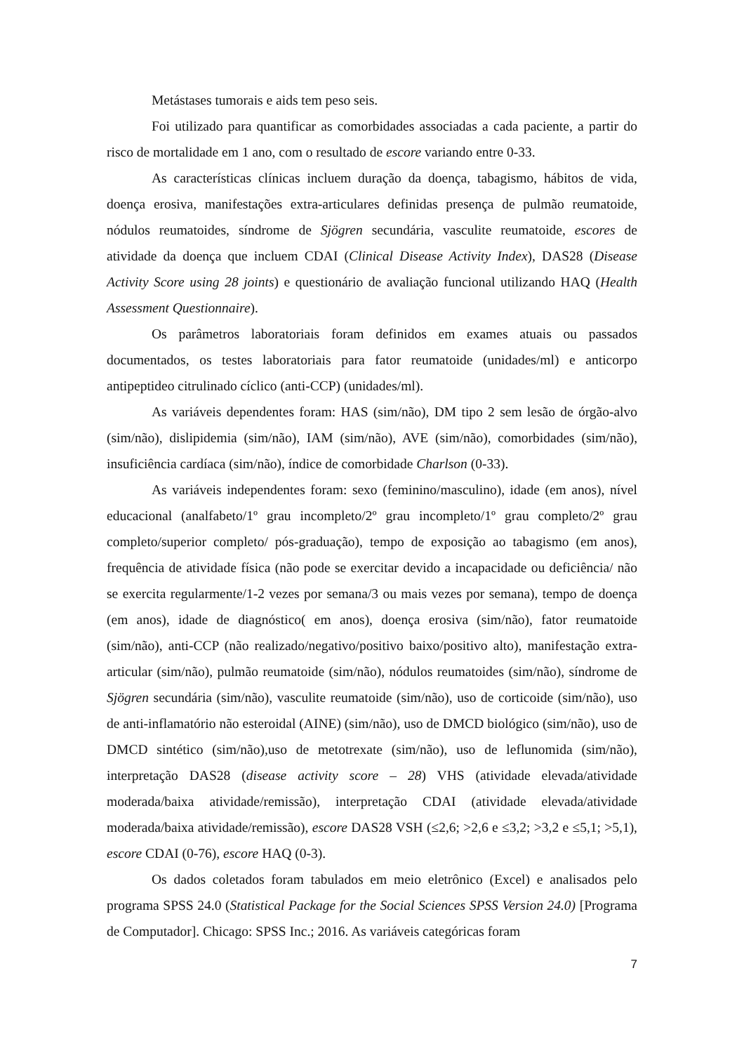Metástases tumorais e aids tem peso seis.
Foi utilizado para quantificar as comorbidades associadas a cada paciente, a partir do risco de mortalidade em 1 ano, com o resultado de escore variando entre 0-33.
As características clínicas incluem duração da doença, tabagismo, hábitos de vida, doença erosiva, manifestações extra-articulares definidas presença de pulmão reumatoide, nódulos reumatoides, síndrome de Sjögren secundária, vasculite reumatoide, escores de atividade da doença que incluem CDAI (Clinical Disease Activity Index), DAS28 (Disease Activity Score using 28 joints) e questionário de avaliação funcional utilizando HAQ (Health Assessment Questionnaire).
Os parâmetros laboratoriais foram definidos em exames atuais ou passados documentados, os testes laboratoriais para fator reumatoide (unidades/ml) e anticorpo antipeptideo citrulinado cíclico (anti-CCP) (unidades/ml).
As variáveis dependentes foram: HAS (sim/não), DM tipo 2 sem lesão de órgão-alvo (sim/não), dislipidemia (sim/não), IAM (sim/não), AVE (sim/não), comorbidades (sim/não), insuficiência cardíaca (sim/não), índice de comorbidade Charlson (0-33).
As variáveis independentes foram: sexo (feminino/masculino), idade (em anos), nível educacional (analfabeto/1º grau incompleto/2º grau incompleto/1º grau completo/2º grau completo/superior completo/ pós-graduação), tempo de exposição ao tabagismo (em anos), frequência de atividade física (não pode se exercitar devido a incapacidade ou deficiência/ não se exercita regularmente/1-2 vezes por semana/3 ou mais vezes por semana), tempo de doença (em anos), idade de diagnóstico( em anos), doença erosiva (sim/não), fator reumatoide (sim/não), anti-CCP (não realizado/negativo/positivo baixo/positivo alto), manifestação extra-articular (sim/não), pulmão reumatoide (sim/não), nódulos reumatoides (sim/não), síndrome de Sjögren secundária (sim/não), vasculite reumatoide (sim/não), uso de corticoide (sim/não), uso de anti-inflamatório não esteroidal (AINE) (sim/não), uso de DMCD biológico (sim/não), uso de DMCD sintético (sim/não),uso de metotrexate (sim/não), uso de leflunomida (sim/não), interpretação DAS28 (disease activity score – 28) VHS (atividade elevada/atividade moderada/baixa atividade/remissão), interpretação CDAI (atividade elevada/atividade moderada/baixa atividade/remissão), escore DAS28 VSH (≤2,6; >2,6 e ≤3,2; >3,2 e ≤5,1; >5,1), escore CDAI (0-76), escore HAQ (0-3).
Os dados coletados foram tabulados em meio eletrônico (Excel) e analisados pelo programa SPSS 24.0 (Statistical Package for the Social Sciences SPSS Version 24.0) [Programa de Computador]. Chicago: SPSS Inc.; 2016. As variáveis categóricas foram
7